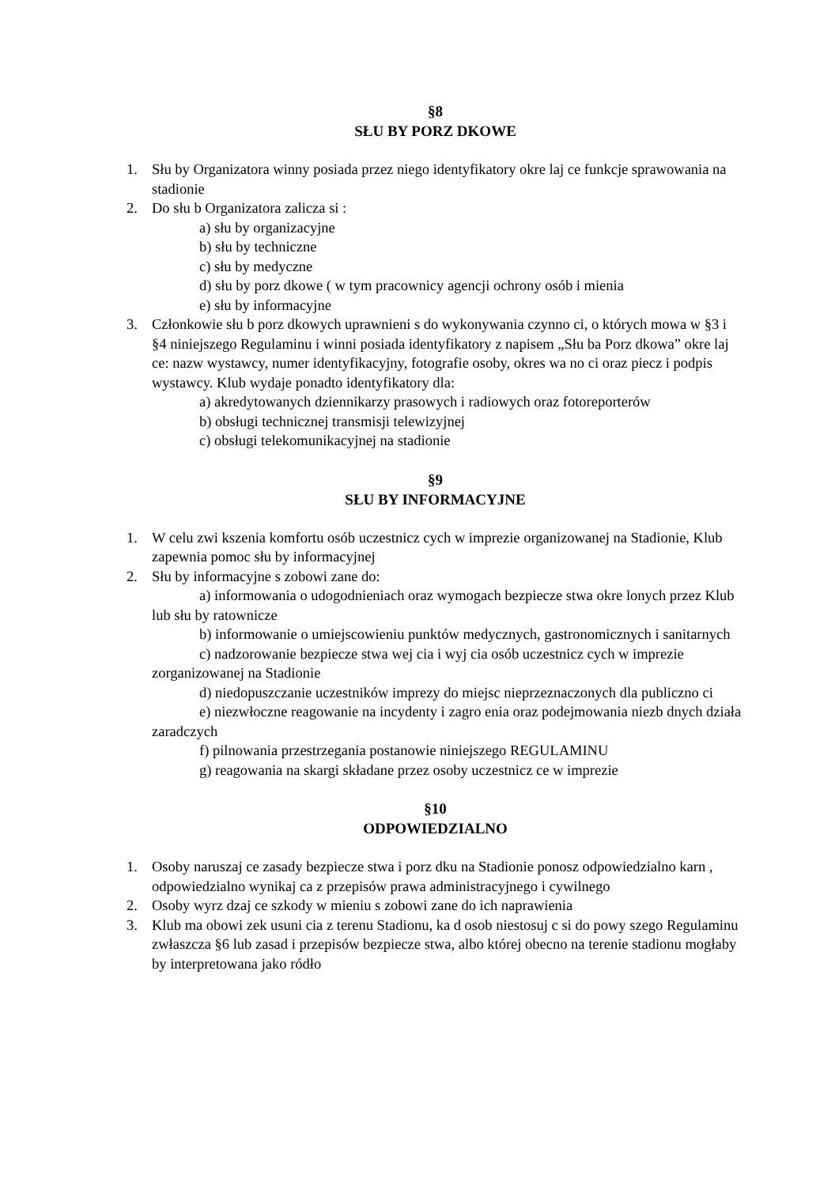§8
SŁU BY PORZ DKOWE
1. Słu by Organizatora winny posiada przez niego identyfikatory okre laj ce funkcje sprawowania na stadionie
2. Do słu b Organizatora zalicza si :
a) słu by organizacyjne
b) słu by techniczne
c) słu by medyczne
d) słu by porz dkowe ( w tym pracownicy agencji ochrony osób i mienia
e) słu by informacyjne
3. Członkowie słu b porz dkowych uprawnieni s do wykonywania czynno ci, o których mowa w §3 i §4 niniejszego Regulaminu i winni posiada identyfikatory z napisem „Słu ba Porz dkowa” okre laj ce: nazw wystawcy, numer identyfikacyjny, fotografie osoby, okres wa no ci oraz piecz i podpis wystawcy. Klub wydaje ponadto identyfikatory dla:
a) akredytowanych dziennikarzy prasowych i radiowych oraz fotoreporterów
b) obsługi technicznej transmisji telewizyjnej
c) obsługi telekomunikacyjnej na stadionie
§9
SŁU BY INFORMACYJNE
1. W celu zwi kszenia komfortu osób uczestnicz cych w imprezie organizowanej na Stadionie, Klub zapewnia pomoc słu by informacyjnej
2. Słu by informacyjne s zobowi zane do:
a) informowania o udogodnieniach oraz wymogach bezpiecze stwa okre lonych przez Klub lub słu by ratownicze
b) informowanie o umiejscowieniu punktów medycznych, gastronomicznych i sanitarnych
c) nadzorowanie bezpiecze stwa wej cia i wyj cia osób uczestnicz cych w imprezie zorganizowanej na Stadionie
d) niedopuszczanie uczestników imprezy do miejsc nieprzeznaczonych dla publiczno ci
e) niezwłoczne reagowanie na incydenty i zagro enia oraz podejmowania niezb dnych działa zaradczych
f) pilnowania przestrzegania postanowie niniejszego REGULAMINU
g) reagowania na skargi składane przez osoby uczestnicz ce w imprezie
§10
ODPOWIEDZIALNO
1. Osoby naruszaj ce zasady bezpiecze stwa i porz dku na Stadionie ponosz odpowiedzialno karn , odpowiedzialno wynikaj ca z przepisów prawa administracyjnego i cywilnego
2. Osoby wyrz dzaj ce szkody w mieniu s zobowi zane do ich naprawienia
3. Klub ma obowi zek usuni cia z terenu Stadionu, ka d osob niestosuj c si do powy szego Regulaminu zwłaszcza §6 lub zasad i przepisów bezpiecze stwa, albo której obecno na terenie stadionu mogłaby by interpretowana jako ródło